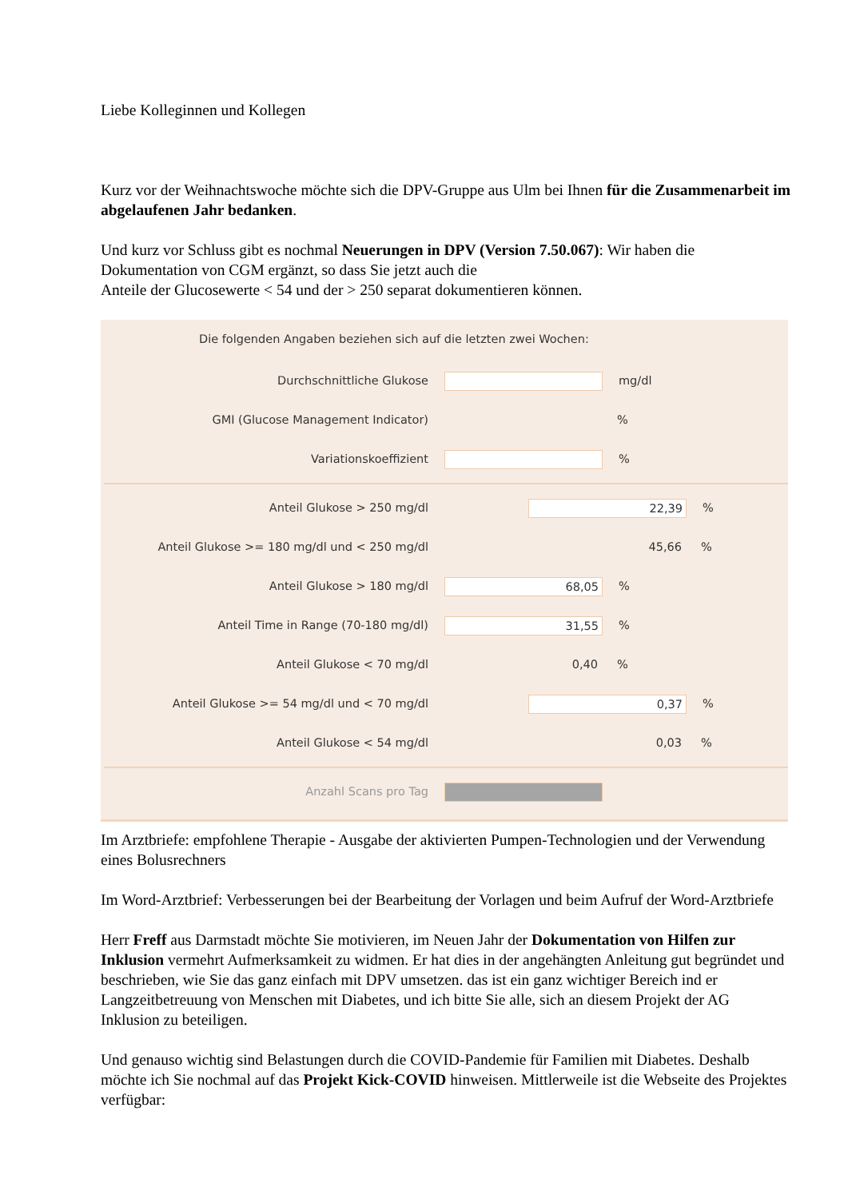Liebe Kolleginnen und Kollegen
Kurz vor der Weihnachtswoche möchte sich die DPV-Gruppe aus Ulm bei Ihnen für die Zusammenarbeit im abgelaufenen Jahr bedanken.
Und kurz vor Schluss gibt es nochmal Neuerungen in DPV (Version 7.50.067): Wir haben die Dokumentation von CGM ergänzt, so dass Sie jetzt auch die
Anteile der Glucosewerte < 54 und der > 250 separat dokumentieren können.
Die folgenden Angaben beziehen sich auf die letzten zwei Wochen:
Durchschnittliche Glukose mg/dl
GMI (Glucose Management Indicator) %
Variationskoeffizient %
Anteil Glukose > 250 mg/dl 22,39%
Anteil Glukose >= 180 mg/dl und < 250 mg/dl 45,66%
Anteil Glukose > 180 mg/dl 68,05%
Anteil Time in Range (70-180 mg/dl) 31,55%
Anteil Glukose < 70 mg/dl 0,40%
Anteil Glukose >= 54 mg/dl und < 70 mg/dl 0,37%
Anteil Glukose < 54 mg/dl 0,03%
Anzahl Scans pro Tag
Im Arztbriefe: empfohlene Therapie - Ausgabe der aktivierten Pumpen-Technologien und der Verwendung eines Bolusrechners
Im Word-Arztbrief: Verbesserungen bei der Bearbeitung der Vorlagen und beim Aufruf der Word-Arztbriefe
Herr Freff aus Darmstadt möchte Sie motivieren, im Neuen Jahr der Dokumentation von Hilfen zur Inklusion vermehrt Aufmerksamkeit zu widmen. Er hat dies in der angehängten Anleitung gut begründet und beschrieben, wie Sie das ganz einfach mit DPV umsetzen. das ist ein ganz wichtiger Bereich ind er Langzeitbetreuung von Menschen mit Diabetes, und ich bitte Sie alle, sich an diesem Projekt der AG Inklusion zu beteiligen.
Und genauso wichtig sind Belastungen durch die COVID-Pandemie für Familien mit Diabetes. Deshalb möchte ich Sie nochmal auf das Projekt Kick-COVID hinweisen. Mittlerweile ist die Webseite des Projektes verfügbar: